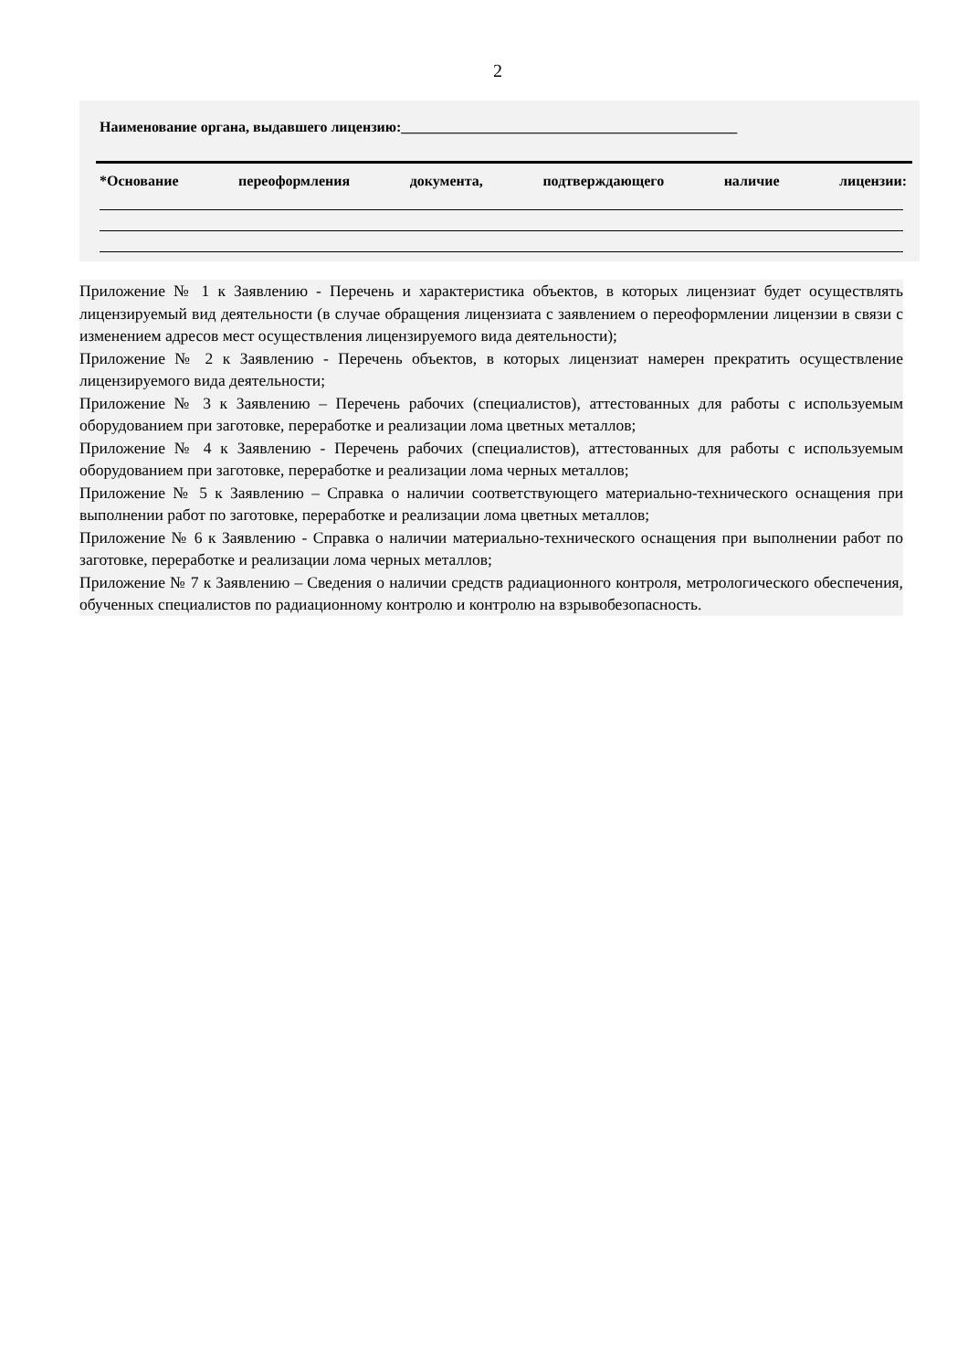2
Наименование органа, выдавшего лицензию:______________________________________________
*Основание переоформления документа, подтверждающего наличие лицензии:
Приложение № 1 к Заявлению - Перечень и характеристика объектов, в которых лицензиат будет осуществлять лицензируемый вид деятельности (в случае обращения лицензиата с заявлением о переоформлении лицензии в связи с изменением адресов мест осуществления лицензируемого вида деятельности);
Приложение № 2 к Заявлению - Перечень объектов, в которых лицензиат намерен прекратить осуществление лицензируемого вида деятельности;
Приложение № 3 к Заявлению – Перечень рабочих (специалистов), аттестованных для работы с используемым оборудованием при заготовке, переработке и реализации лома цветных металлов;
Приложение № 4 к Заявлению - Перечень рабочих (специалистов), аттестованных для работы с используемым оборудованием при заготовке, переработке и реализации лома черных металлов;
Приложение № 5 к Заявлению – Справка о наличии соответствующего материально-технического оснащения при выполнении работ по заготовке, переработке и реализации лома цветных металлов;
Приложение № 6 к Заявлению - Справка о наличии материально-технического оснащения при выполнении работ по заготовке, переработке и реализации лома черных металлов;
Приложение № 7 к Заявлению – Сведения о наличии средств радиационного контроля, метрологического обеспечения, обученных специалистов по радиационному контролю и контролю на взрывобезопасность.